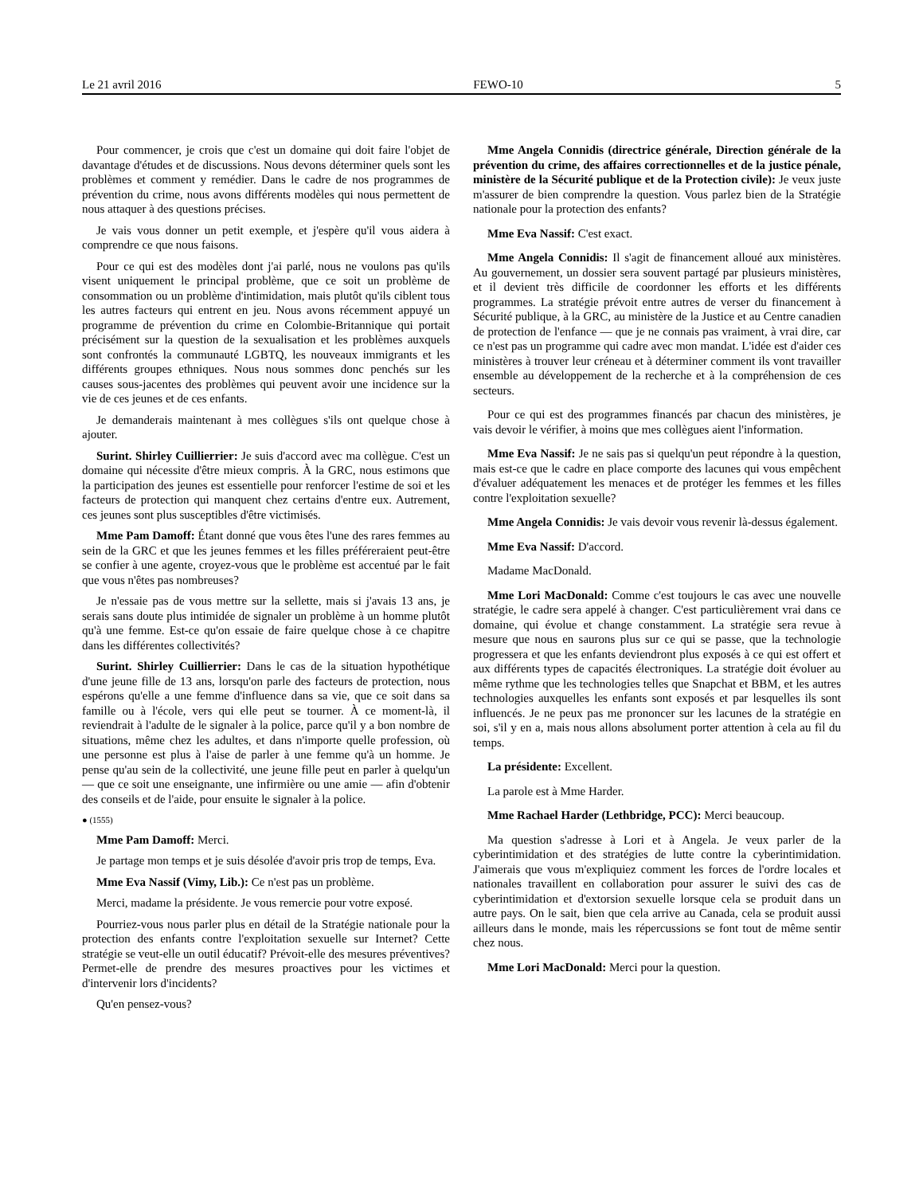Le 21 avril 2016 FEWO-10 5
Pour commencer, je crois que c'est un domaine qui doit faire l'objet de davantage d'études et de discussions. Nous devons déterminer quels sont les problèmes et comment y remédier. Dans le cadre de nos programmes de prévention du crime, nous avons différents modèles qui nous permettent de nous attaquer à des questions précises.
Je vais vous donner un petit exemple, et j'espère qu'il vous aidera à comprendre ce que nous faisons.
Pour ce qui est des modèles dont j'ai parlé, nous ne voulons pas qu'ils visent uniquement le principal problème, que ce soit un problème de consommation ou un problème d'intimidation, mais plutôt qu'ils ciblent tous les autres facteurs qui entrent en jeu. Nous avons récemment appuyé un programme de prévention du crime en Colombie-Britannique qui portait précisément sur la question de la sexualisation et les problèmes auxquels sont confrontés la communauté LGBTQ, les nouveaux immigrants et les différents groupes ethniques. Nous nous sommes donc penchés sur les causes sous-jacentes des problèmes qui peuvent avoir une incidence sur la vie de ces jeunes et de ces enfants.
Je demanderais maintenant à mes collègues s'ils ont quelque chose à ajouter.
Surint. Shirley Cuillierrier: Je suis d'accord avec ma collègue. C'est un domaine qui nécessite d'être mieux compris. À la GRC, nous estimons que la participation des jeunes est essentielle pour renforcer l'estime de soi et les facteurs de protection qui manquent chez certains d'entre eux. Autrement, ces jeunes sont plus susceptibles d'être victimisés.
Mme Pam Damoff: Étant donné que vous êtes l'une des rares femmes au sein de la GRC et que les jeunes femmes et les filles préféreraient peut-être se confier à une agente, croyez-vous que le problème est accentué par le fait que vous n'êtes pas nombreuses?
Je n'essaie pas de vous mettre sur la sellette, mais si j'avais 13 ans, je serais sans doute plus intimidée de signaler un problème à un homme plutôt qu'à une femme. Est-ce qu'on essaie de faire quelque chose à ce chapitre dans les différentes collectivités?
Surint. Shirley Cuillierrier: Dans le cas de la situation hypothétique d'une jeune fille de 13 ans, lorsqu'on parle des facteurs de protection, nous espérons qu'elle a une femme d'influence dans sa vie, que ce soit dans sa famille ou à l'école, vers qui elle peut se tourner. À ce moment-là, il reviendrait à l'adulte de le signaler à la police, parce qu'il y a bon nombre de situations, même chez les adultes, et dans n'importe quelle profession, où une personne est plus à l'aise de parler à une femme qu'à un homme. Je pense qu'au sein de la collectivité, une jeune fille peut en parler à quelqu'un — que ce soit une enseignante, une infirmière ou une amie — afin d'obtenir des conseils et de l'aide, pour ensuite le signaler à la police.
● (1555)
Mme Pam Damoff: Merci.
Je partage mon temps et je suis désolée d'avoir pris trop de temps, Eva.
Mme Eva Nassif (Vimy, Lib.): Ce n'est pas un problème.
Merci, madame la présidente. Je vous remercie pour votre exposé.
Pourriez-vous nous parler plus en détail de la Stratégie nationale pour la protection des enfants contre l'exploitation sexuelle sur Internet? Cette stratégie se veut-elle un outil éducatif? Prévoit-elle des mesures préventives? Permet-elle de prendre des mesures proactives pour les victimes et d'intervenir lors d'incidents?
Qu'en pensez-vous?
Mme Angela Connidis (directrice générale, Direction générale de la prévention du crime, des affaires correctionnelles et de la justice pénale, ministère de la Sécurité publique et de la Protection civile): Je veux juste m'assurer de bien comprendre la question. Vous parlez bien de la Stratégie nationale pour la protection des enfants?
Mme Eva Nassif: C'est exact.
Mme Angela Connidis: Il s'agit de financement alloué aux ministères. Au gouvernement, un dossier sera souvent partagé par plusieurs ministères, et il devient très difficile de coordonner les efforts et les différents programmes. La stratégie prévoit entre autres de verser du financement à Sécurité publique, à la GRC, au ministère de la Justice et au Centre canadien de protection de l'enfance — que je ne connais pas vraiment, à vrai dire, car ce n'est pas un programme qui cadre avec mon mandat. L'idée est d'aider ces ministères à trouver leur créneau et à déterminer comment ils vont travailler ensemble au développement de la recherche et à la compréhension de ces secteurs.
Pour ce qui est des programmes financés par chacun des ministères, je vais devoir le vérifier, à moins que mes collègues aient l'information.
Mme Eva Nassif: Je ne sais pas si quelqu'un peut répondre à la question, mais est-ce que le cadre en place comporte des lacunes qui vous empêchent d'évaluer adéquatement les menaces et de protéger les femmes et les filles contre l'exploitation sexuelle?
Mme Angela Connidis: Je vais devoir vous revenir là-dessus également.
Mme Eva Nassif: D'accord.
Madame MacDonald.
Mme Lori MacDonald: Comme c'est toujours le cas avec une nouvelle stratégie, le cadre sera appelé à changer. C'est particulièrement vrai dans ce domaine, qui évolue et change constamment. La stratégie sera revue à mesure que nous en saurons plus sur ce qui se passe, que la technologie progressera et que les enfants deviendront plus exposés à ce qui est offert et aux différents types de capacités électroniques. La stratégie doit évoluer au même rythme que les technologies telles que Snapchat et BBM, et les autres technologies auxquelles les enfants sont exposés et par lesquelles ils sont influencés. Je ne peux pas me prononcer sur les lacunes de la stratégie en soi, s'il y en a, mais nous allons absolument porter attention à cela au fil du temps.
La présidente: Excellent.
La parole est à Mme Harder.
Mme Rachael Harder (Lethbridge, PCC): Merci beaucoup.
Ma question s'adresse à Lori et à Angela. Je veux parler de la cyberintimidation et des stratégies de lutte contre la cyberintimidation. J'aimerais que vous m'expliquiez comment les forces de l'ordre locales et nationales travaillent en collaboration pour assurer le suivi des cas de cyberintimidation et d'extorsion sexuelle lorsque cela se produit dans un autre pays. On le sait, bien que cela arrive au Canada, cela se produit aussi ailleurs dans le monde, mais les répercussions se font tout de même sentir chez nous.
Mme Lori MacDonald: Merci pour la question.